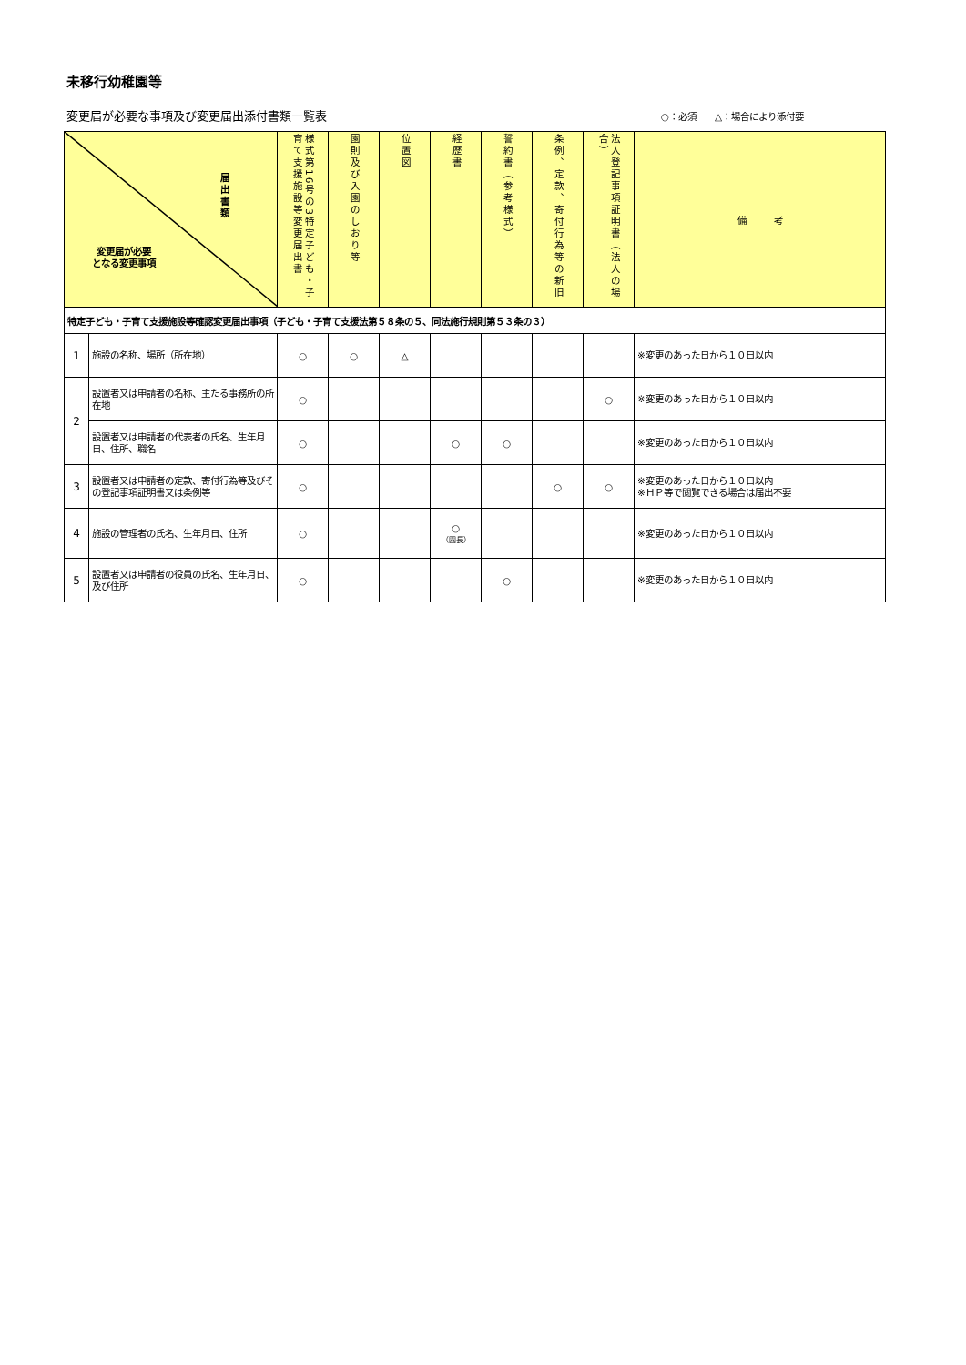未移行幼稚園等
変更届が必要な事項及び変更届出添付書類一覧表 ○：必須　　△：場合により添付要
| 届出書類 変更届が必要 となる変更事項 | | 様式第16号の3特定子ども・子育て支援施設等変更届出書 | 園則及び入園のしおり等 | 位置図 | 経歴書 | 誓約書（参考様式） | 条例、定款、寄付行為等の新旧 | 法人登記事項証明書（法人の場合） | 備 考 |
| --- | --- | --- | --- | --- | --- | --- | --- | --- | --- |
| 特定子ども・子育て支援施設等確認変更届出事項（子ども・子育て支援法第５８条の５、同法施行規則第５３条の３） | | | | | | | | | |
| 1 | 施設の名称、場所（所在地） | ○ | ○ | △ | | | | | ※変更のあった日から１０日以内 |
| 2 | 設置者又は申請者の名称、主たる事務所の所在地 | ○ | | | | | | ○ | ※変更のあった日から１０日以内 |
| | 設置者又は申請者の代表者の氏名、生年月日、住所、職名 | ○ | | | ○ | ○ | | | ※変更のあった日から１０日以内 |
| 3 | 設置者又は申請者の定款、寄付行為等及びその登記事項証明書又は条例等 | ○ | | | | | ○ | ○ | ※変更のあった日から１０日以内 ※ＨＰ等で閲覧できる場合は届出不要 |
| 4 | 施設の管理者の氏名、生年月日、住所 | ○ | | | ○ （園長） | | | | ※変更のあった日から１０日以内 |
| 5 | 設置者又は申請者の役員の氏名、生年月日、及び住所 | ○ | | | | ○ | | | ※変更のあった日から１０日以内 |